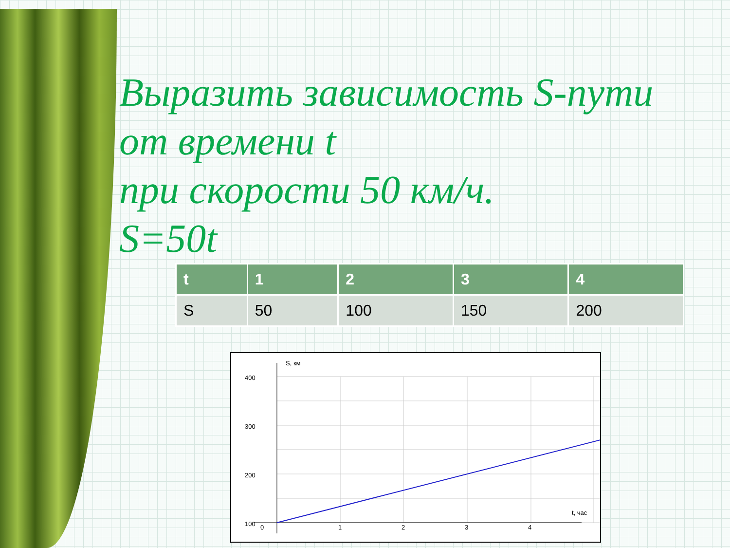Выразить зависимость S-пути
от времени t
при скорости 50 км/ч.
S=50t
| t | 1 | 2 | 3 | 4 |
| --- | --- | --- | --- | --- |
| S | 50 | 100 | 150 | 200 |
S, км
400
300
200
100
0
1
2
3
4
t, час